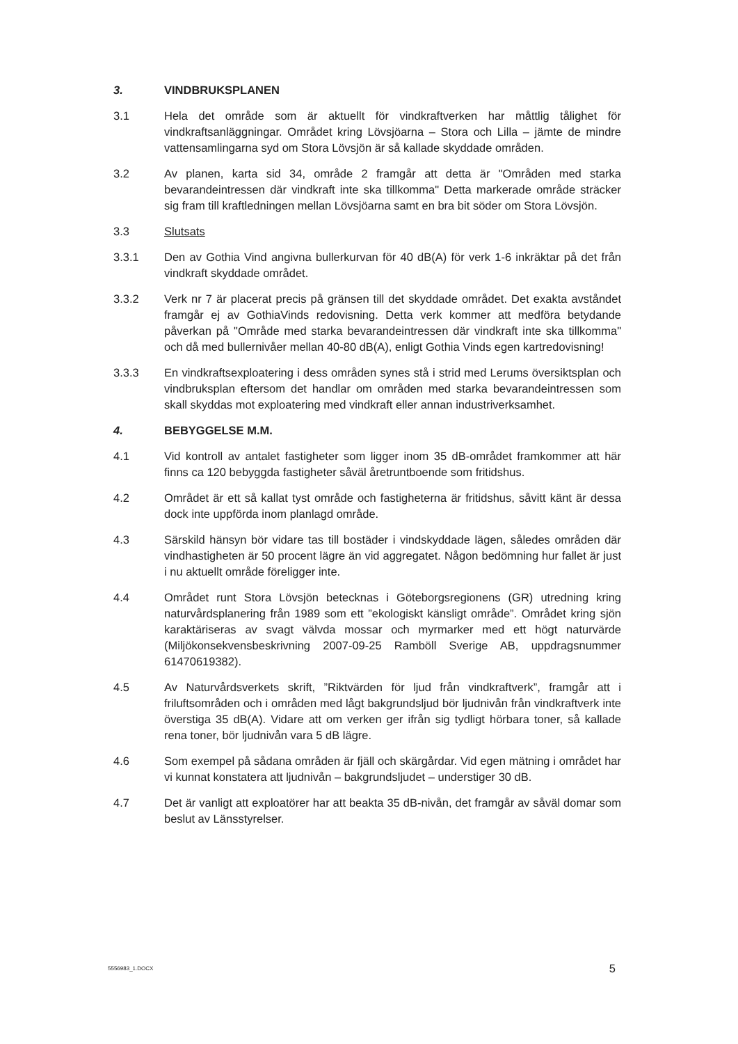3. VINDBRUKSPLANEN
3.1 Hela det område som är aktuellt för vindkraftverken har måttlig tålighet för vindkraftsanläggningar. Området kring Lövsjöarna – Stora och Lilla – jämte de mindre vattensamlingarna syd om Stora Lövsjön är så kallade skyddade områden.
3.2 Av planen, karta sid 34, område 2 framgår att detta är "Områden med starka bevarandeintressen där vindkraft inte ska tillkomma" Detta markerade område sträcker sig fram till kraftledningen mellan Lövsjöarna samt en bra bit söder om Stora Lövsjön.
3.3 Slutsats
3.3.1 Den av Gothia Vind angivna bullerkurvan för 40 dB(A) för verk 1-6 inkräktar på det från vindkraft skyddade området.
3.3.2 Verk nr 7 är placerat precis på gränsen till det skyddade området. Det exakta avståndet framgår ej av GothiaVinds redovisning. Detta verk kommer att medföra betydande påverkan på "Område med starka bevarandeintressen där vindkraft inte ska tillkomma" och då med bullernivåer mellan 40-80 dB(A), enligt Gothia Vinds egen kartredovisning!
3.3.3 En vindkraftsexploatering i dess områden synes stå i strid med Lerums översiktsplan och vindbruksplan eftersom det handlar om områden med starka bevarandeintressen som skall skyddas mot exploatering med vindkraft eller annan industriverksamhet.
4. BEBYGGELSE M.M.
4.1 Vid kontroll av antalet fastigheter som ligger inom 35 dB-området framkommer att här finns ca 120 bebyggda fastigheter såväl åretruntboende som fritidshus.
4.2 Området är ett så kallat tyst område och fastigheterna är fritidshus, såvitt känt är dessa dock inte uppförda inom planlagd område.
4.3 Särskild hänsyn bör vidare tas till bostäder i vindskyddade lägen, således områden där vindhastigheten är 50 procent lägre än vid aggregatet. Någon bedömning hur fallet är just i nu aktuellt område föreligger inte.
4.4 Området runt Stora Lövsjön betecknas i Göteborgsregionens (GR) utredning kring naturvårdsplanering från 1989 som ett ”ekologiskt känsligt område”. Området kring sjön karaktäriseras av svagt välvda mossar och myrmarker med ett högt naturvärde (Miljökonsekvensbeskrivning 2007-09-25 Ramböll Sverige AB, uppdragsnummer 61470619382).
4.5 Av Naturvårdsverkets skrift, ”Riktvärden för ljud från vindkraftverk”, framgår att i friluftsområden och i områden med lågt bakgrundsljud bör ljudnivån från vindkraftverk inte överstiga 35 dB(A). Vidare att om verken ger ifrån sig tydligt hörbara toner, så kallade rena toner, bör ljudnivån vara 5 dB lägre.
4.6 Som exempel på sådana områden är fjäll och skärgårdar. Vid egen mätning i området har vi kunnat konstatera att ljudnivån – bakgrundsljudet – understiger 30 dB.
4.7 Det är vanligt att exploatörer har att beakta 35 dB-nivån, det framgår av såväl domar som beslut av Länsstyrelser.
5556983_1.DOCX 5